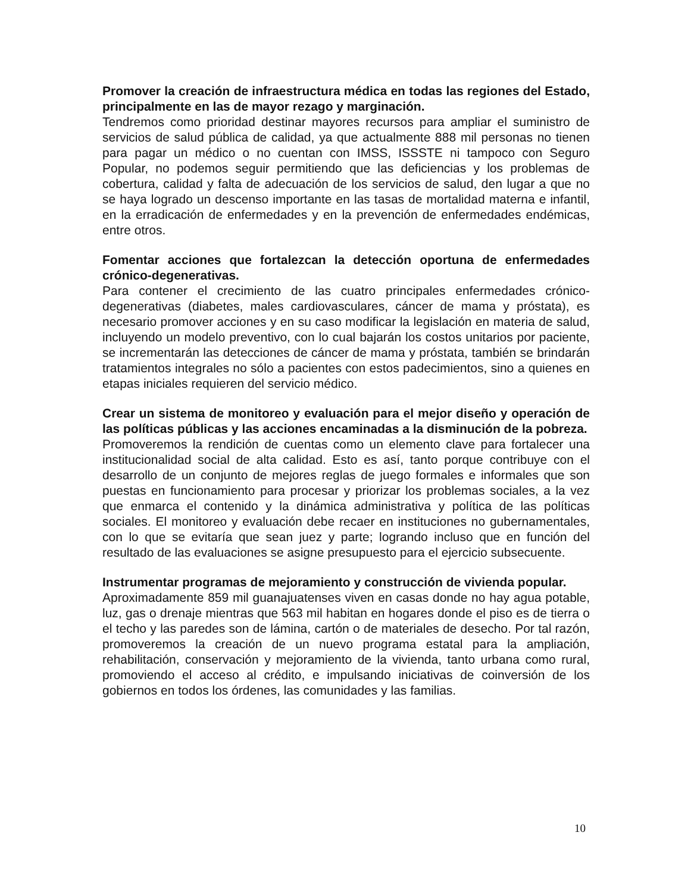Promover la creación de infraestructura médica en todas las regiones del Estado, principalmente en las de mayor rezago y marginación.
Tendremos como prioridad destinar mayores recursos para ampliar el suministro de servicios de salud pública de calidad, ya que actualmente 888 mil personas no tienen para pagar un médico o no cuentan con IMSS, ISSSTE ni tampoco con Seguro Popular, no podemos seguir permitiendo que las deficiencias y los problemas de cobertura, calidad y falta de adecuación de los servicios de salud, den lugar a que no se haya logrado un descenso importante en las tasas de mortalidad materna e infantil, en la erradicación de enfermedades y en la prevención de enfermedades endémicas, entre otros.
Fomentar acciones que fortalezcan la detección oportuna de enfermedades crónico-degenerativas.
Para contener el crecimiento de las cuatro principales enfermedades crónico-degenerativas (diabetes, males cardiovasculares, cáncer de mama y próstata), es necesario promover acciones y en su caso modificar la legislación en materia de salud, incluyendo un modelo preventivo, con lo cual bajarán los costos unitarios por paciente, se incrementarán las detecciones de cáncer de mama y próstata, también se brindarán tratamientos integrales no sólo a pacientes con estos padecimientos, sino a quienes en etapas iniciales requieren del servicio médico.
Crear un sistema de monitoreo y evaluación para el mejor diseño y operación de las políticas públicas y las acciones encaminadas a la disminución de la pobreza.
Promoveremos la rendición de cuentas como un elemento clave para fortalecer una institucionalidad social de alta calidad. Esto es así, tanto porque contribuye con el desarrollo de un conjunto de mejores reglas de juego formales e informales que son puestas en funcionamiento para procesar y priorizar los problemas sociales, a la vez que enmarca el contenido y la dinámica administrativa y política de las políticas sociales. El monitoreo y evaluación debe recaer en instituciones no gubernamentales, con lo que se evitaría que sean juez y parte; logrando incluso que en función del resultado de las evaluaciones se asigne presupuesto para el ejercicio subsecuente.
Instrumentar programas de mejoramiento y construcción de vivienda popular.
Aproximadamente 859 mil guanajuatenses viven en casas donde no hay agua potable, luz, gas o drenaje mientras que 563 mil habitan en hogares donde el piso es de tierra o el techo y las paredes son de lámina, cartón o de materiales de desecho. Por tal razón, promoveremos la creación de un nuevo programa estatal para la ampliación, rehabilitación, conservación y mejoramiento de la vivienda, tanto urbana como rural, promoviendo el acceso al crédito, e impulsando iniciativas de coinversión de los gobiernos en todos los órdenes, las comunidades y las familias.
10